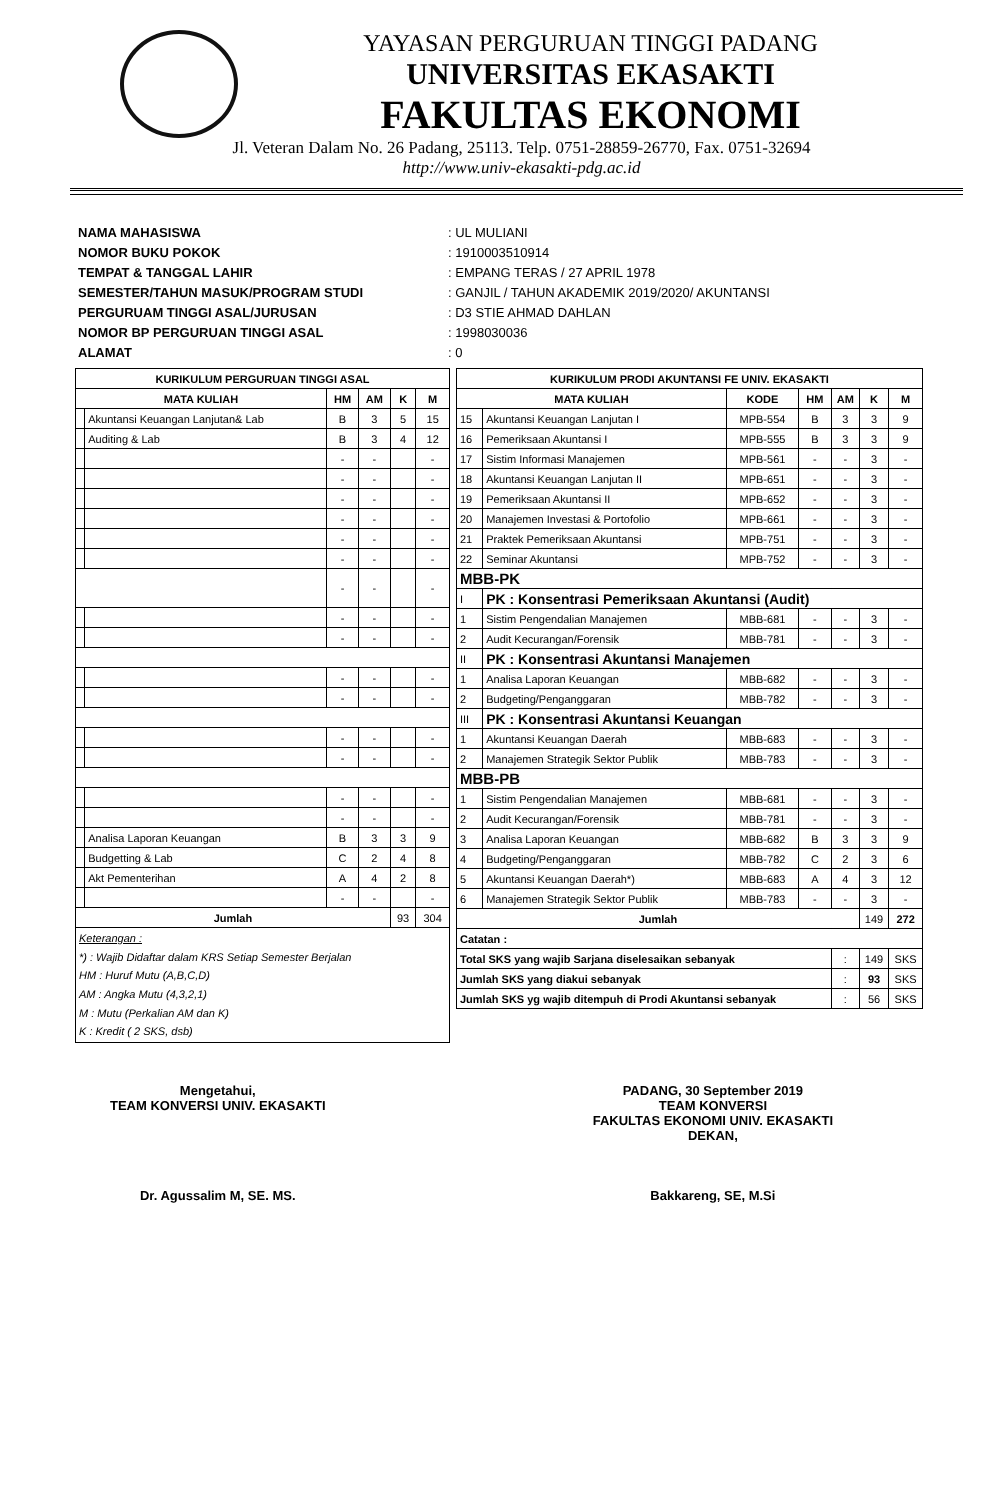YAYASAN PERGURUAN TINGGI PADANG
UNIVERSITAS EKASAKTI
FAKULTAS EKONOMI
Jl. Veteran Dalam No. 26 Padang, 25113. Telp. 0751-28859-26770, Fax. 0751-32694
http://www.univ-ekasakti-pdg.ac.id
NAMA MAHASISWA: UL MULIANI
NOMOR BUKU POKOK: 1910003510914
TEMPAT & TANGGAL LAHIR: EMPANG TERAS / 27 APRIL 1978
SEMESTER/TAHUN MASUK/PROGRAM STUDI: GANJIL / TAHUN AKADEMIK 2019/2020/ AKUNTANSI
PERGURUAM TINGGI ASAL/JURUSAN: D3 STIE AHMAD DAHLAN
NOMOR BP PERGURUAN TINGGI ASAL: 1998030036
ALAMAT: 0
| KURIKULUM PERGURUAN TINGGI ASAL | | | | | |
| --- | --- | --- | --- | --- | --- |
| MATA KULIAH | | HM | AM | K | M |
| | Akuntansi Keuangan Lanjutan& Lab | B | 3 | 5 | 15 |
| | Auditing & Lab | B | 3 | 4 | 12 |
| | | - | - | | - |
| | | - | - | | - |
| | | - | - | | - |
| | | - | - | | - |
| | | - | - | | - |
| | | - | - | | - |
| | | - | - | | - |
| | | - | - | | - |
| | | - | - | | - |
| | | - | - | | - |
| | | - | - | | - |
| | | - | - | | - |
| | | - | - | | - |
| | | - | - | | - |
| | | - | - | | - |
| | Analisa Laporan Keuangan | B | 3 | 3 | 9 |
| | Budgetting & Lab | C | 2 | 4 | 8 |
| | Akt Pementerihan | A | 4 | 2 | 8 |
| | | - | - | | - |
| Jumlah | | | | 93 | 304 |
| Keterangan : *) : Wajib Didaftar dalam KRS Setiap Semester Berjalan HM : Huruf Mutu (A,B,C,D) AM : Angka Mutu (4,3,2,1) M : Mutu (Perkalian AM dan K) K : Kredit ( 2 SKS, dsb) | | | | | |
| KURIKULUM PRODI AKUNTANSI FE UNIV. EKASAKTI | | | | | | |
| --- | --- | --- | --- | --- | --- | --- |
| MATA KULIAH | | KODE | HM | AM | K | M |
| 15 | Akuntansi Keuangan Lanjutan I | MPB-554 | B | 3 | 3 | 9 |
| 16 | Pemeriksaan Akuntansi I | MPB-555 | B | 3 | 3 | 9 |
| 17 | Sistim Informasi Manajemen | MPB-561 | - | - | 3 | - |
| 18 | Akuntansi Keuangan Lanjutan II | MPB-651 | - | - | 3 | - |
| 19 | Pemeriksaan Akuntansi II | MPB-652 | - | - | 3 | - |
| 20 | Manajemen Investasi & Portofolio | MPB-661 | - | - | 3 | - |
| 21 | Praktek Pemeriksaan Akuntansi | MPB-751 | - | - | 3 | - |
| 22 | Seminar Akuntansi | MPB-752 | - | - | 3 | - |
| MBB-PK | | | | | | |
| I | PK : Konsentrasi Pemeriksaan Akuntansi (Audit) | | | | | |
| 1 | Sistim Pengendalian Manajemen | MBB-681 | - | - | 3 | - |
| 2 | Audit Kecurangan/Forensik | MBB-781 | - | - | 3 | - |
| II | PK : Konsentrasi Akuntansi Manajemen | | | | | |
| 1 | Analisa Laporan Keuangan | MBB-682 | - | - | 3 | - |
| 2 | Budgeting/Penganggaran | MBB-782 | - | - | 3 | - |
| III | PK : Konsentrasi Akuntansi Keuangan | | | | | |
| 1 | Akuntansi Keuangan Daerah | MBB-683 | - | - | 3 | - |
| 2 | Manajemen Strategik Sektor Publik | MBB-783 | - | - | 3 | - |
| MBB-PB | | | | | | |
| 1 | Sistim Pengendalian Manajemen | MBB-681 | - | - | 3 | - |
| 2 | Audit Kecurangan/Forensik | MBB-781 | - | - | 3 | - |
| 3 | Analisa Laporan Keuangan | MBB-682 | B | 3 | 3 | 9 |
| 4 | Budgeting/Penganggaran | MBB-782 | C | 2 | 3 | 6 |
| 5 | Akuntansi Keuangan Daerah*) | MBB-683 | A | 4 | 3 | 12 |
| 6 | Manajemen Strategik Sektor Publik | MBB-783 | - | - | 3 | - |
| Jumlah | | | | | 149 | 272 |
| Catatan : | | | | | | |
| Total SKS yang wajib Sarjana diselesaikan sebanyak | | | | : | 149 | SKS |
| Jumlah SKS yang diakui sebanyak | | | | : | 93 | SKS |
| Jumlah SKS yg wajib ditempuh di Prodi Akuntansi sebanyak | | | | : | 56 | SKS |
Mengetahui,
TEAM KONVERSI UNIV. EKASAKTI
Dr. Agussalim M, SE. MS.
PADANG, 30 September 2019
TEAM KONVERSI
FAKULTAS EKONOMI UNIV. EKASAKTI
DEKAN,
Bakkareng, SE, M.Si